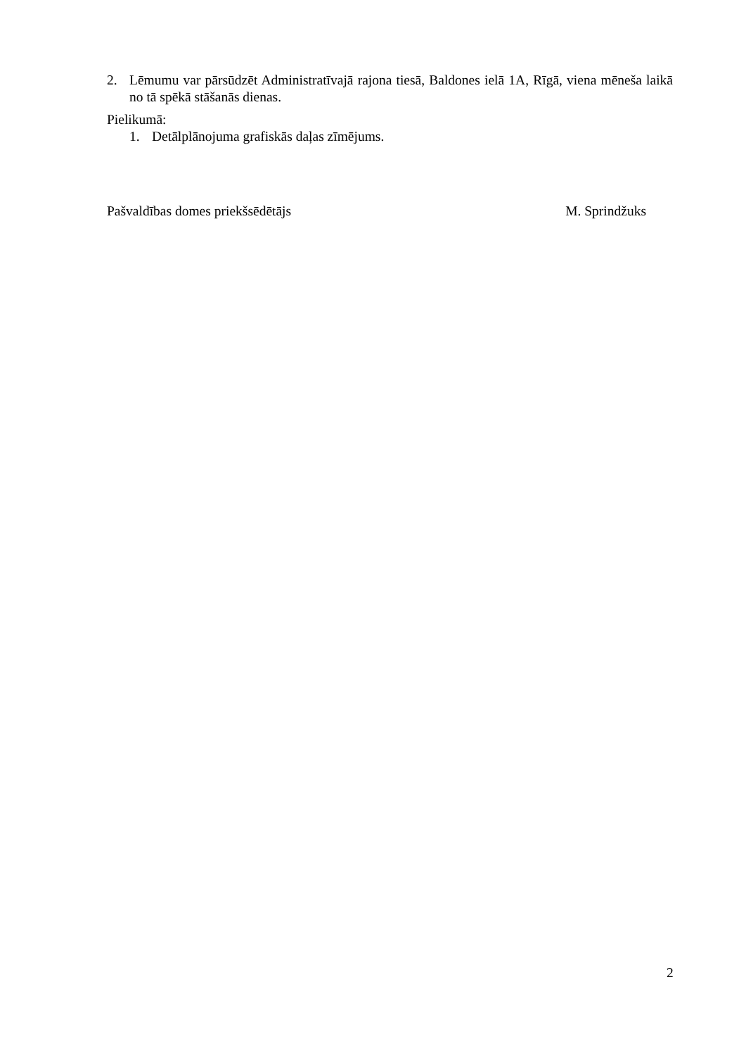2. Lēmumu var pārsūdzēt Administratīvajā rajona tiesā, Baldones ielā 1A, Rīgā, viena mēneša laikā no tā spēkā stāšanās dienas.
Pielikumā:
1. Detālplānojuma grafiskās daļas zīmējums.
Pašvaldības domes priekšsēdētājs M. Sprindžuks
2